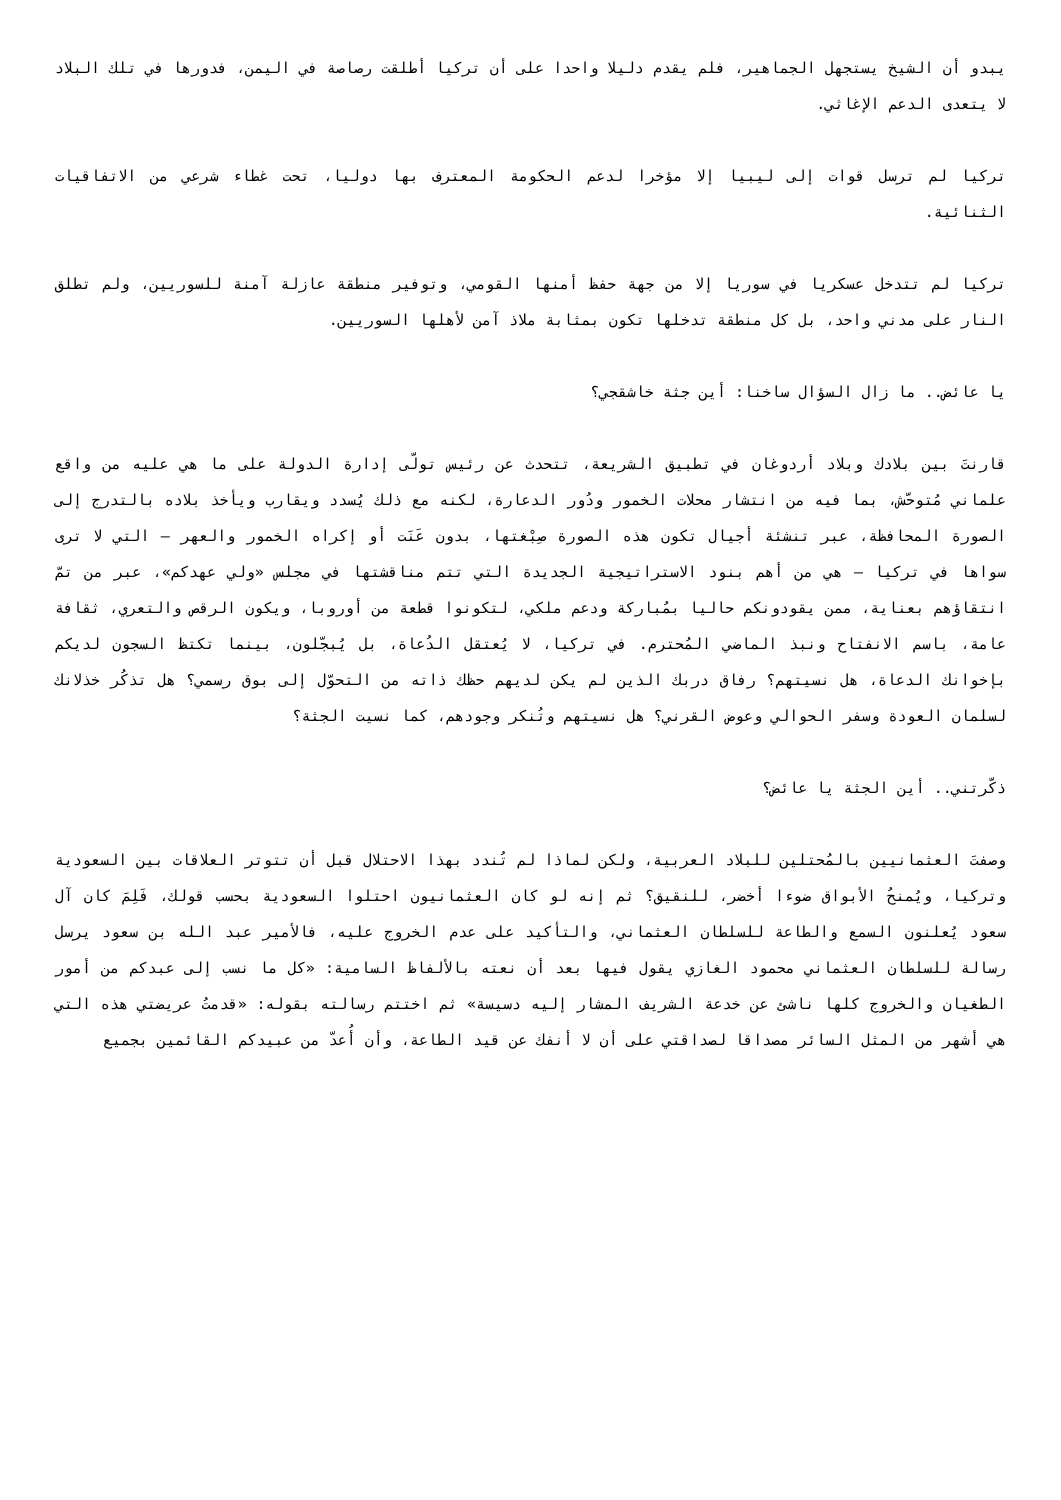يبدو أن الشيخ يستجهل الجماهير، فلم يقدم دليلا واحدا على أن تركيا أطلقت رصاصة في اليمن، فدورها في تلك البلاد لا يتعدى الدعم الإغاثي.
تركيا لم ترسل قوات إلى ليبيا إلا مؤخرا لدعم الحكومة المعترف بها دوليا، تحت غطاء شرعي من الاتفاقيات الثنائية.
تركيا لم تتدخل عسكريا في سوريا إلا من جهة حفظ أمنها القومي، وتوفير منطقة عازلة آمنة للسوريين، ولم تطلق النار على مدني واحد، بل كل منطقة تدخلها تكون بمثابة ملاذ آمن لأهلها السوريين.
يا عائض.. ما زال السؤال ساخنا: أين جثة خاشقجي؟
قارنتَ بين بلادك وبلاد أردوغان في تطبيق الشريعة، تتحدث عن رئيس تولّى إدارة الدولة على ما هي عليه من واقع علماني مُتوحّش، بما فيه من انتشار محلات الخمور ودُور الدعارة، لكنه مع ذلك يُسدد ويقارب ويأخذ بلاده بالتدرج إلى الصورة المحافظة، عبر تنشئة أجيال تكون هذه الصورة صِبْغتها، بدون عَنَت أو إكراه الخمور والعهر – التي لا ترى سواها في تركيا – هي من أهم بنود الاستراتيجية الجديدة التي تتم مناقشتها في مجلس «ولي عهدكم»، عبر من تمّ انتقاؤهم بعناية، ممن يقودونكم حاليا بمُباركة ودعم ملكي، لتكونوا قطعة من أوروبا، ويكون الرقص والتعري، ثقافة عامة، باسم الانفتاح ونبذ الماضي المُحترم. في تركيا، لا يُعتقل الدُعاة، بل يُبجّلون، بينما تكتظ السجون لديكم بإخوانك الدعاة، هل نسيتهم؟ رفاق دربك الذين لم يكن لديهم حظك ذاته من التحوّل إلى بوق رسمي؟ هل تذكُر خذلانك لسلمان العودة وسفر الحوالي وعوض القرني؟ هل نسيتهم وتُنكر وجودهم، كما نسيت الجثة؟
ذكّرتني.. أين الجثة يا عائض؟
وصفتَ العثمانيين بالمُحتلين للبلاد العربية، ولكن لماذا لم تُندد بهذا الاحتلال قبل أن تتوتر العلاقات بين السعودية وتركيا، ويُمنحُ الأبواق ضوءا أخضر، للنقيق؟ ثم إنه لو كان العثمانيون احتلوا السعودية بحسب قولك، فَلِمَ كان آل سعود يُعلنون السمع والطاعة للسلطان العثماني، والتأكيد على عدم الخروج عليه، فالأمير عبد الله بن سعود يرسل رسالة للسلطان العثماني محمود الغازي يقول فيها بعد أن نعته بالألفاظ السامية: «كل ما نسب إلى عبدكم من أمور الطغيان والخروج كلها ناشئ عن خدعة الشريف المشار إليه دسيسة» ثم اختتم رسالته بقوله: «قدمتُ عريضتي هذه التي هي أشهر من المثل السائر مصداقا لصداقتي على أن لا أنفك عن قيد الطاعة، وأن أُعدّ من عبيدكم القائمين بجميع